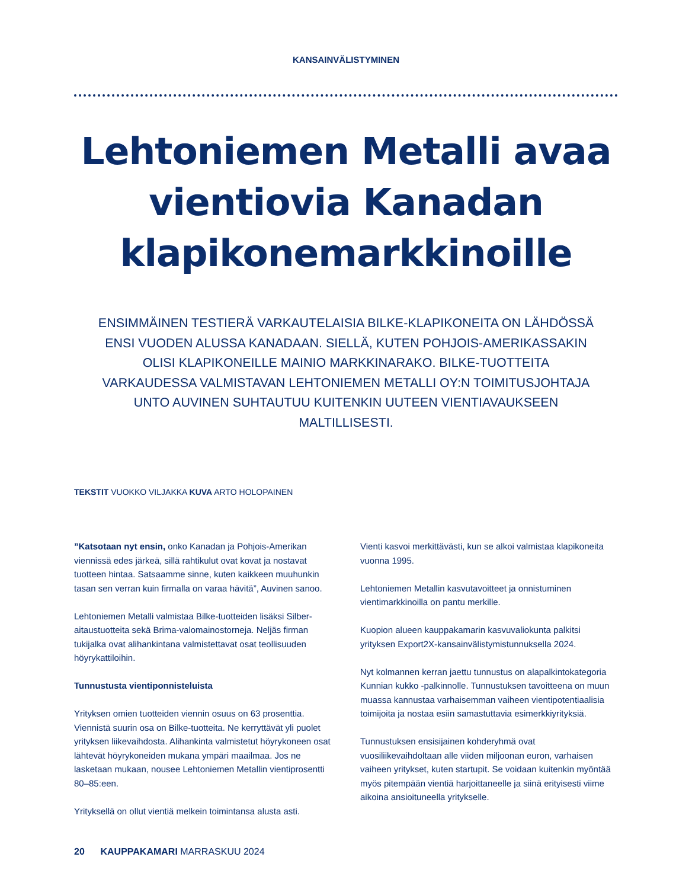KANSAINVÄLISTYMINEN
Lehtoniemen Metalli avaa vientiovia Kanadan klapikonemarkkinoille
ENSIMMÄINEN TESTIERÄ VARKAUTELAISIA BILKE-KLAPIKONEITA ON LÄHDÖSSÄ ENSI VUODEN ALUSSA KANADAAN. SIELLÄ, KUTEN POHJOIS-AMERIKASSAKIN OLISI KLAPIKONEILLE MAINIO MARKKINARAKO. BILKE-TUOTTEITA VARKAUDESSA VALMISTAVAN LEHTONIEMEN METALLI OY:N TOIMITUSJOHTAJA UNTO AUVINEN SUHTAUTUU KUITENKIN UUTEEN VIENTIAVAUKSEEN MALTILLISESTI.
TEKSTIT VUOKKO VILJAKKA KUVA ARTO HOLOPAINEN
”Katsotaan nyt ensin, onko Kanadan ja Pohjois-Amerikan viennissä edes järkeä, sillä rahtikulut ovat kovat ja nostavat tuotteen hintaa. Satsaamme sinne, kuten kaikkeen muuhunkin tasan sen verran kuin firmalla on varaa hävitä”, Auvinen sanoo.
Lehtoniemen Metalli valmistaa Bilke-tuotteiden lisäksi Silber-aitaustuotteita sekä Brima-valomainostorneja. Neljäs firman tukijalka ovat alihankintana valmistettavat osat teollisuuden höyrykattiloihin.
Tunnustusta vientiponnisteluista
Yrityksen omien tuotteiden viennin osuus on 63 prosenttia. Viennistä suurin osa on Bilke-tuotteita. Ne kerryttävät yli puolet yrityksen liikevaihdosta. Alihankinta valmistetut höyrykoneen osat lähtevät höyrykoneiden mukana ympäri maailmaa. Jos ne lasketaan mukaan, nousee Lehtoniemen Metallin vientiprosentti 80–85:een.
Yrityksellä on ollut vientiä melkein toimintansa alusta asti.
Vienti kasvoi merkittävästi, kun se alkoi valmistaa klapikoneita vuonna 1995.
Lehtoniemen Metallin kasvutavoitteet ja onnistuminen vientimarkkinoilla on pantu merkille.
Kuopion alueen kauppakamarin kasvuvaliokunta palkitsi yrityksen Export2X-kansainvälistymistunnuksella 2024.
Nyt kolmannen kerran jaettu tunnustus on alapalkintokategoria Kunnian kukko -palkinnolle. Tunnustuksen tavoitteena on muun muassa kannustaa varhaisemman vaiheen vientipotentiaalisia toimijoita ja nostaa esiin samastuttavia esimerkkiyrityksiä.
Tunnustuksen ensisijainen kohderyhmä ovat vuosiliikevaihdoltaan alle viiden miljoonan euron, varhaisen vaiheen yritykset, kuten startupit. Se voidaan kuitenkin myöntää myös pitempään vientiä harjoittaneelle ja siinä erityisesti viime aikoina ansioituneella yritykselle.
20 KAUPPAKAMARI MARRASKUU 2024